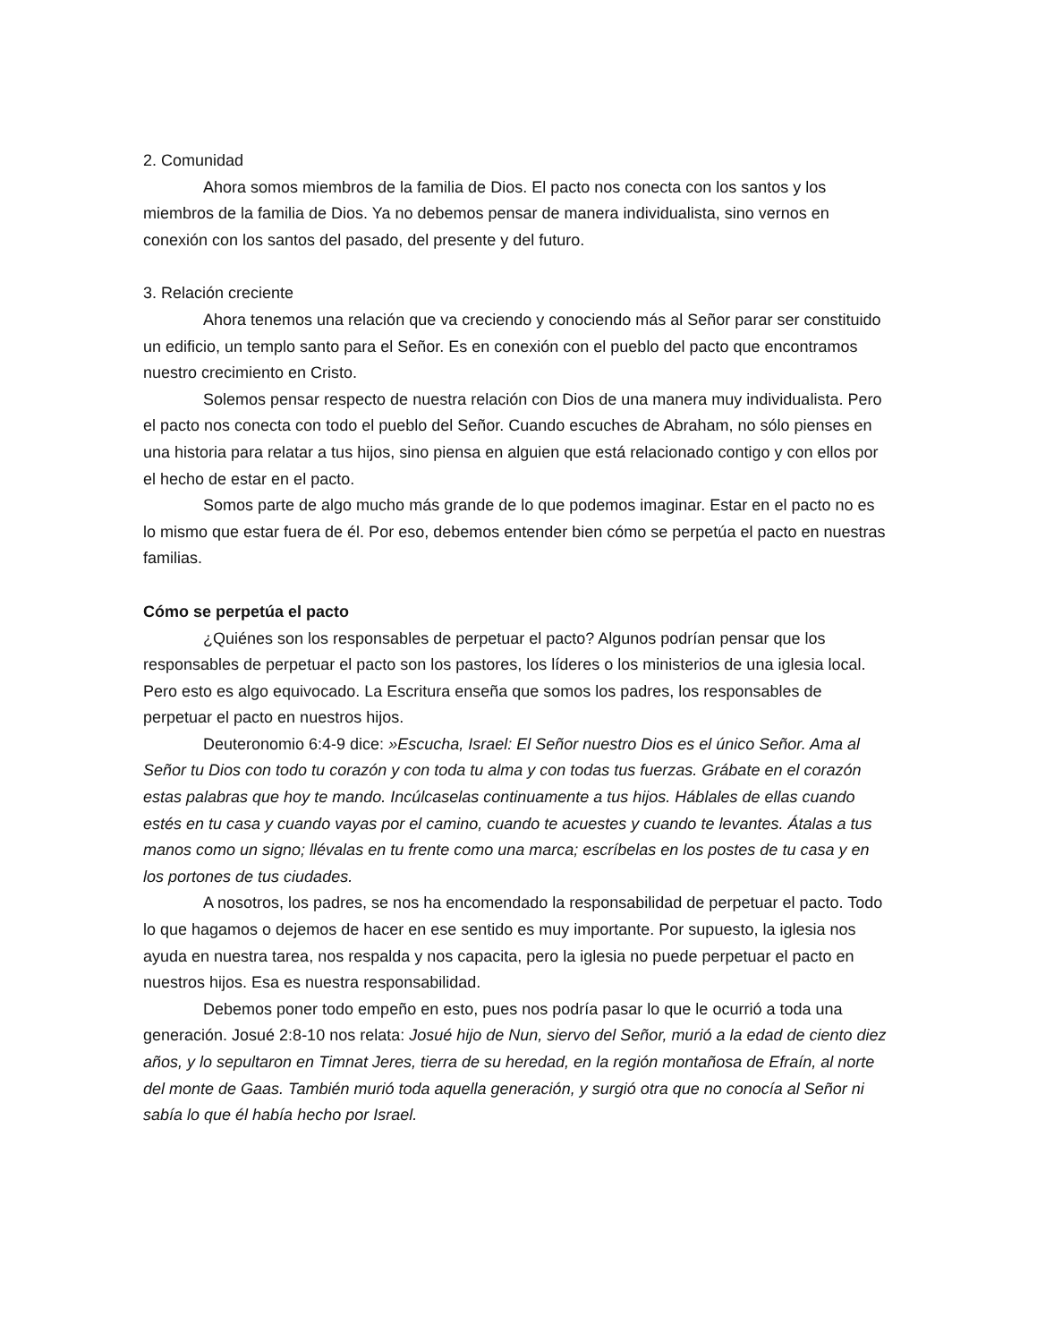2. Comunidad
Ahora somos miembros de la familia de Dios. El pacto nos conecta con los santos y los miembros de la familia de Dios. Ya no debemos pensar de manera individualista, sino vernos en conexión con los santos del pasado, del presente y del futuro.
3. Relación creciente
Ahora tenemos una relación que va creciendo y conociendo más al Señor parar ser constituido un edificio, un templo santo para el Señor. Es en conexión con el pueblo del pacto que encontramos nuestro crecimiento en Cristo.
Solemos pensar respecto de nuestra relación con Dios de una manera muy individualista. Pero el pacto nos conecta con todo el pueblo del Señor. Cuando escuches de Abraham, no sólo pienses en una historia para relatar a tus hijos, sino piensa en alguien que está relacionado contigo y con ellos por el hecho de estar en el pacto.
Somos parte de algo mucho más grande de lo que podemos imaginar. Estar en el pacto no es lo mismo que estar fuera de él. Por eso, debemos entender bien cómo se perpetúa el pacto en nuestras familias.
Cómo se perpetúa el pacto
¿Quiénes son los responsables de perpetuar el pacto? Algunos podrían pensar que los responsables de perpetuar el pacto son los pastores, los líderes o los ministerios de una iglesia local. Pero esto es algo equivocado. La Escritura enseña que somos los padres, los responsables de perpetuar el pacto en nuestros hijos.
Deuteronomio 6:4-9 dice: »Escucha, Israel: El Señor nuestro Dios es el único Señor. Ama al Señor tu Dios con todo tu corazón y con toda tu alma y con todas tus fuerzas. Grábate en el corazón estas palabras que hoy te mando. Incúlcaselas continuamente a tus hijos. Háblales de ellas cuando estés en tu casa y cuando vayas por el camino, cuando te acuestes y cuando te levantes. Átalas a tus manos como un signo; llévalas en tu frente como una marca; escríbelas en los postes de tu casa y en los portones de tus ciudades.
A nosotros, los padres, se nos ha encomendado la responsabilidad de perpetuar el pacto. Todo lo que hagamos o dejemos de hacer en ese sentido es muy importante. Por supuesto, la iglesia nos ayuda en nuestra tarea, nos respalda y nos capacita, pero la iglesia no puede perpetuar el pacto en nuestros hijos. Esa es nuestra responsabilidad.
Debemos poner todo empeño en esto, pues nos podría pasar lo que le ocurrió a toda una generación. Josué 2:8-10 nos relata: Josué hijo de Nun, siervo del Señor, murió a la edad de ciento diez años, y lo sepultaron en Timnat Jeres, tierra de su heredad, en la región montañosa de Efraín, al norte del monte de Gaas. También murió toda aquella generación, y surgió otra que no conocía al Señor ni sabía lo que él había hecho por Israel.